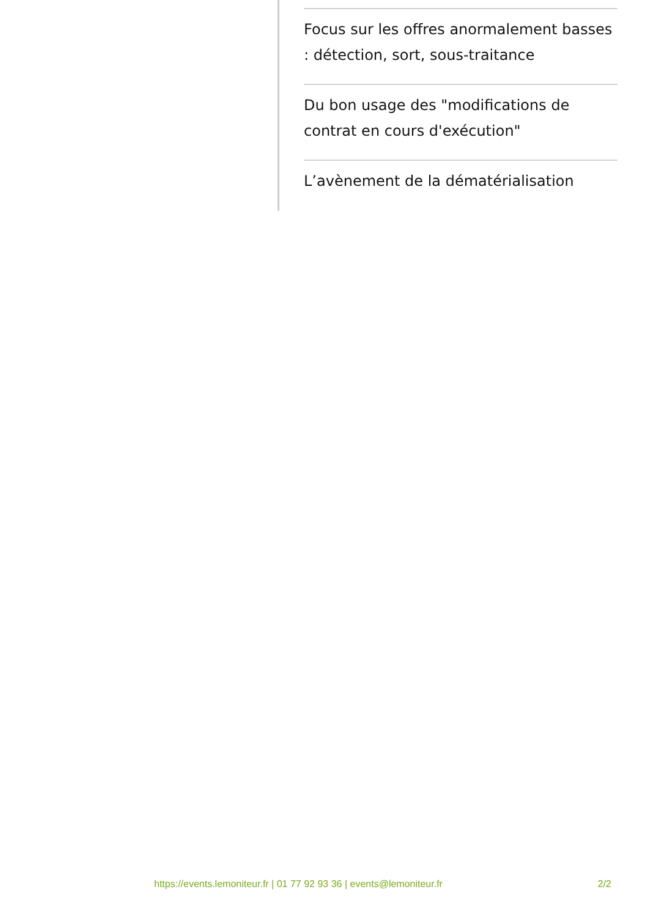Focus sur les offres anormalement basses : détection, sort, sous-traitance
Du bon usage des "modifications de contrat en cours d'exécution"
L’avènement de la dématérialisation
https://events.lemoniteur.fr | 01 77 92 93 36 | events@lemoniteur.fr 2/2